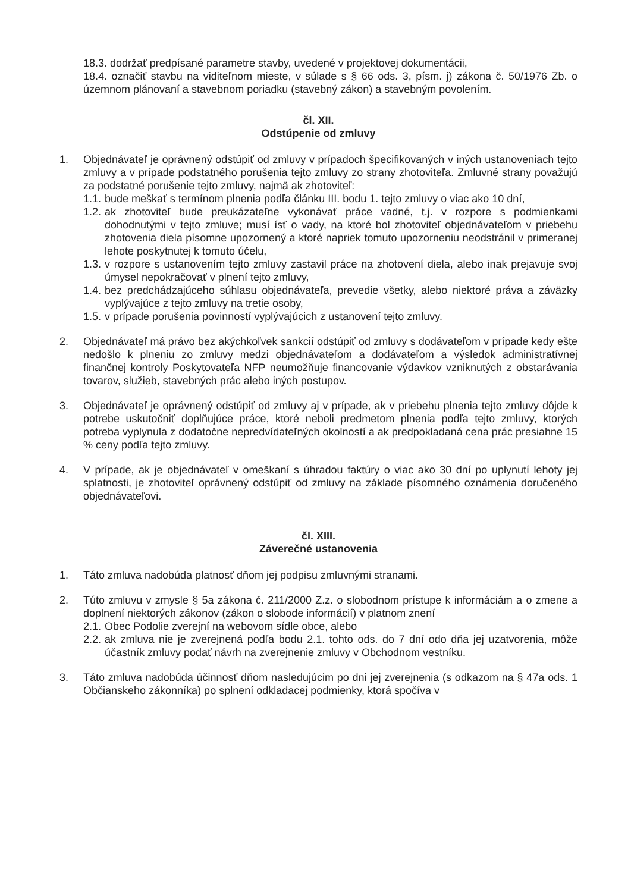18.3. dodržať predpísané parametre stavby, uvedené v projektovej dokumentácii,
18.4. označiť stavbu na viditeľnom mieste, v súlade s § 66 ods. 3, písm. j) zákona č. 50/1976 Zb. o územnom plánovaní a stavebnom poriadku (stavebný zákon) a stavebným povolením.
čl. XII.
Odstúpenie od zmluvy
1. Objednávateľ je oprávnený odstúpiť od zmluvy v prípadoch špecifikovaných v iných ustanoveniach tejto zmluvy a v prípade podstatného porušenia tejto zmluvy zo strany zhotoviteľa. Zmluvné strany považujú za podstatné porušenie tejto zmluvy, najmä ak zhotoviteľ:
1.1.
bude meškať s termínom plnenia podľa článku III. bodu 1. tejto zmluvy o viac ako 10 dní,
1.2.
ak zhotoviteľ bude preukázateľne vykonávať práce vadné, t.j. v rozpore s podmienkami dohodnutými v tejto zmluve; musí ísť o vady, na ktoré bol zhotoviteľ objednávateľom v priebehu zhotovenia diela písomne upozornený a ktoré napriek tomuto upozorneniu neodstránil v primeranej lehote poskytnutej k tomuto účelu,
1.3.
v rozpore s ustanovením tejto zmluvy zastavil práce na zhotovení diela, alebo inak prejavuje svoj úmysel nepokračovať v plnení tejto zmluvy,
1.4.
bez predchádzajúceho súhlasu objednávateľa, prevedie všetky, alebo niektoré práva a záväzky vyplývajúce z tejto zmluvy na tretie osoby,
1.5.
v prípade porušenia povinností vyplývajúcich z ustanovení tejto zmluvy.
2. Objednávateľ má právo bez akýchkoľvek sankcií odstúpiť od zmluvy s dodávateľom v prípade kedy ešte nedošlo k plneniu zo zmluvy medzi objednávateľom a dodávateľom a výsledok administratívnej finančnej kontroly Poskytovateľa NFP neumožňuje financovanie výdavkov vzniknutých z obstarávania tovarov, služieb, stavebných prác alebo iných postupov.
3. Objednávateľ je oprávnený odstúpiť od zmluvy aj v prípade, ak v priebehu plnenia tejto zmluvy dôjde k potrebe uskutočniť doplňujúce práce, ktoré neboli predmetom plnenia podľa tejto zmluvy, ktorých potreba vyplynula z dodatočne nepredvídateľných okolností a ak predpokladaná cena prác presiahne 15 % ceny podľa tejto zmluvy.
4. V prípade, ak je objednávateľ v omeškaní s úhradou faktúry o viac ako 30 dní po uplynutí lehoty jej splatnosti, je zhotoviteľ oprávnený odstúpiť od zmluvy na základe písomného oznámenia doručeného objednávateľovi.
čl. XIII.
Záverečné ustanovenia
1. Táto zmluva nadobúda platnosť dňom jej podpisu zmluvnými stranami.
2. Túto zmluvu v zmysle § 5a zákona č. 211/2000 Z.z. o slobodnom prístupe k informáciám a o zmene a doplnení niektorých zákonov (zákon o slobode informácií) v platnom znení
2.1.
Obec Podolie zverejní na webovom sídle obce, alebo
2.2.
ak zmluva nie je zverejnená podľa bodu 2.1. tohto ods. do 7 dní odo dňa jej uzatvorenia, môže účastník zmluvy podať návrh na zverejnenie zmluvy v Obchodnom vestníku.
3. Táto zmluva nadobúda účinnosť dňom nasledujúcim po dni jej zverejnenia (s odkazom na § 47a ods. 1 Občianskeho zákonníka) po splnení odkladacej podmienky, ktorá spočíva v